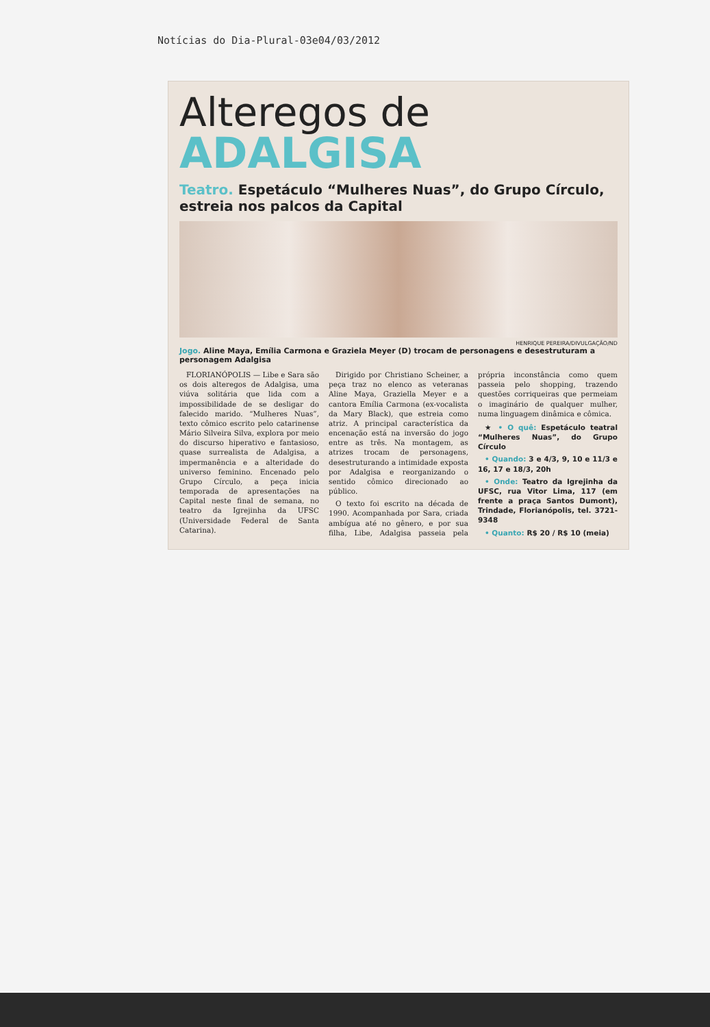Notícias do Dia-Plural-03e04/03/2012
Alteregos de
ADALGISA
Teatro. Espetáculo “Mulheres Nuas”, do Grupo Círculo, estreia nos palcos da Capital
HENRIQUE PEREIRA/DIVULGAÇÃO/ND
Jogo. Aline Maya, Emília Carmona e Graziela Meyer (D) trocam de personagens e desestruturam a personagem Adalgisa
FLORIANÓPOLIS — Libe e Sara são os dois alteregos de Adalgisa, uma viúva solitária que lida com a impossibilidade de se desligar do falecido marido. “Mulheres Nuas”, texto cômico escrito pelo catarinense Mário Silveira Silva, explora por meio do discurso hiperativo e fantasioso, quase surrealista de Adalgisa, a impermanência e a alteridade do universo feminino. Encenado pelo Grupo Círculo, a peça inicia temporada de apresentações na Capital neste final de semana, no teatro da Igrejinha da UFSC (Universidade Federal de Santa Catarina).
Dirigido por Christiano Scheiner, a peça traz no elenco as veteranas Aline Maya, Graziella Meyer e a cantora Emília Carmona (ex-vocalista da Mary Black), que estreia como atriz. A principal característica da encenação está na inversão do jogo entre as três. Na montagem, as atrizes trocam de personagens, desestruturando a intimidade exposta por Adalgisa e reorganizando o sentido cômico direcionado ao público.
O texto foi escrito na década de 1990. Acompanhada por Sara, criada ambígua até no gênero, e por sua filha, Libe, Adalgisa passeia pela própria inconstância como quem passeia pelo shopping, trazendo questões corriqueiras que permeiam o imaginário de qualquer mulher, numa linguagem dinâmica e cômica.
★ • O quê: Espetáculo teatral “Mulheres Nuas”, do Grupo Círculo
• Quando: 3 e 4/3, 9, 10 e 11/3 e 16, 17 e 18/3, 20h
• Onde: Teatro da Igrejinha da UFSC, rua Vitor Lima, 117 (em frente a praça Santos Dumont), Trindade, Florianópolis, tel. 3721-9348
• Quanto: R$ 20 / R$ 10 (meia)